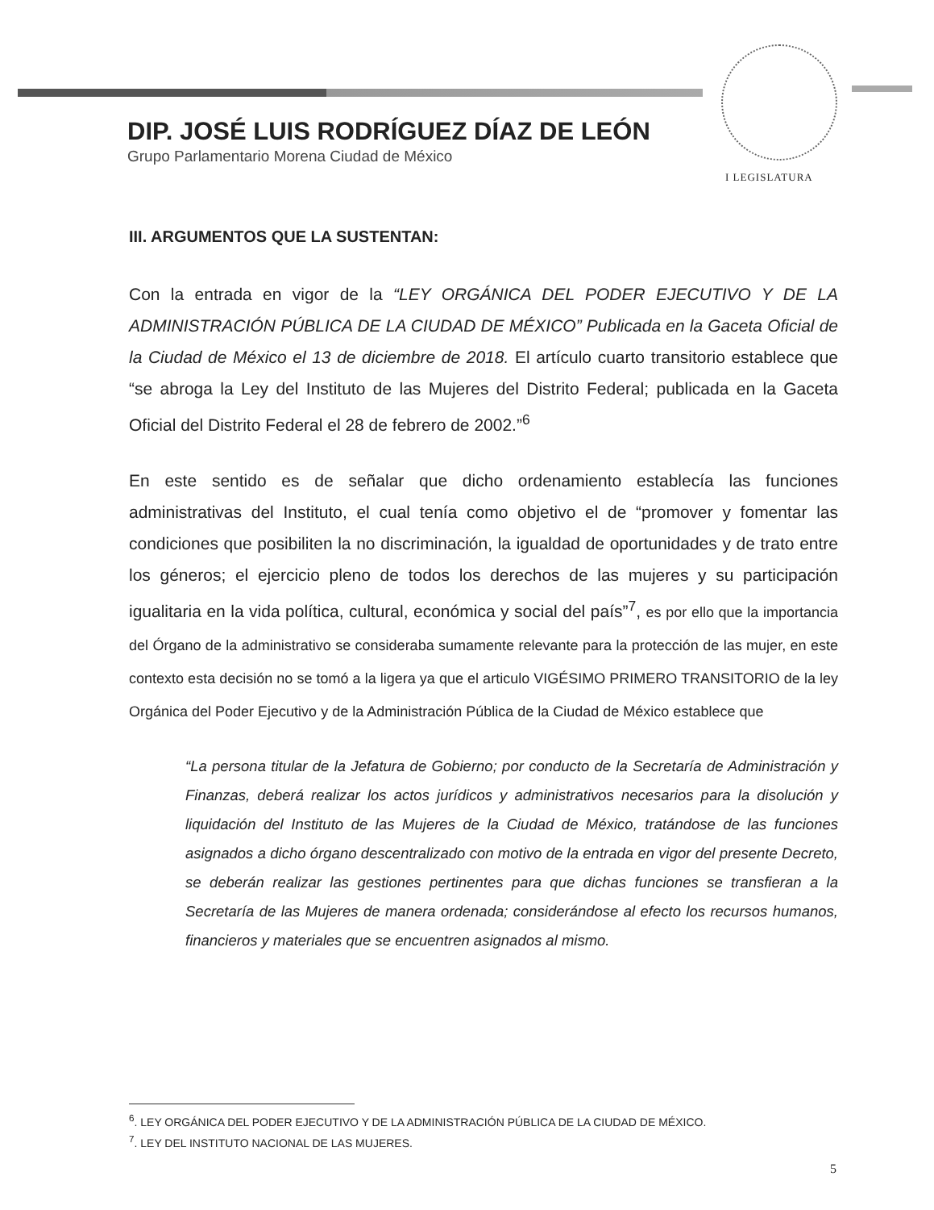DIP. JOSÉ LUIS RODRÍGUEZ DÍAZ DE LEÓN
Grupo Parlamentario Morena Ciudad de México
I LEGISLATURA
III. ARGUMENTOS QUE LA SUSTENTAN:
Con la entrada en vigor de la “LEY ORGÁNICA DEL PODER EJECUTIVO Y DE LA ADMINISTRACIÓN PÚBLICA DE LA CIUDAD DE MÉXICO” Publicada en la Gaceta Oficial de la Ciudad de México el 13 de diciembre de 2018. El artículo cuarto transitorio establece que “se abroga la Ley del Instituto de las Mujeres del Distrito Federal; publicada en la Gaceta Oficial del Distrito Federal el 28 de febrero de 2002.”<sup>6</sup>
En este sentido es de señalar que dicho ordenamiento establecía las funciones administrativas del Instituto, el cual tenía como objetivo el de “promover y fomentar las condiciones que posibiliten la no discriminación, la igualdad de oportunidades y de trato entre los géneros; el ejercicio pleno de todos los derechos de las mujeres y su participación igualitaria en la vida política, cultural, económica y social del país”<sup>7</sup>, es por ello que la importancia del Órgano de la administrativo se consideraba sumamente relevante para la protección de las mujer, en este contexto esta decisión no se tomó a la ligera ya que el articulo VIGÉSIMO PRIMERO TRANSITORIO de la ley Orgánica del Poder Ejecutivo y de la Administración Pública de la Ciudad de México establece que
“La persona titular de la Jefatura de Gobierno; por conducto de la Secretaría de Administración y Finanzas, deberá realizar los actos jurídicos y administrativos necesarios para la disolución y liquidación del Instituto de las Mujeres de la Ciudad de México, tratándose de las funciones asignados a dicho órgano descentralizado con motivo de la entrada en vigor del presente Decreto, se deberán realizar las gestiones pertinentes para que dichas funciones se transfieran a la Secretaría de las Mujeres de manera ordenada; considerándose al efecto los recursos humanos, financieros y materiales que se encuentren asignados al mismo.
<sup>6</sup>. LEY ORGÁNICA DEL PODER EJECUTIVO Y DE LA ADMINISTRACIÓN PÚBLICA DE LA CIUDAD DE MÉXICO.
<sup>7</sup>. LEY DEL INSTITUTO NACIONAL DE LAS MUJERES.
5